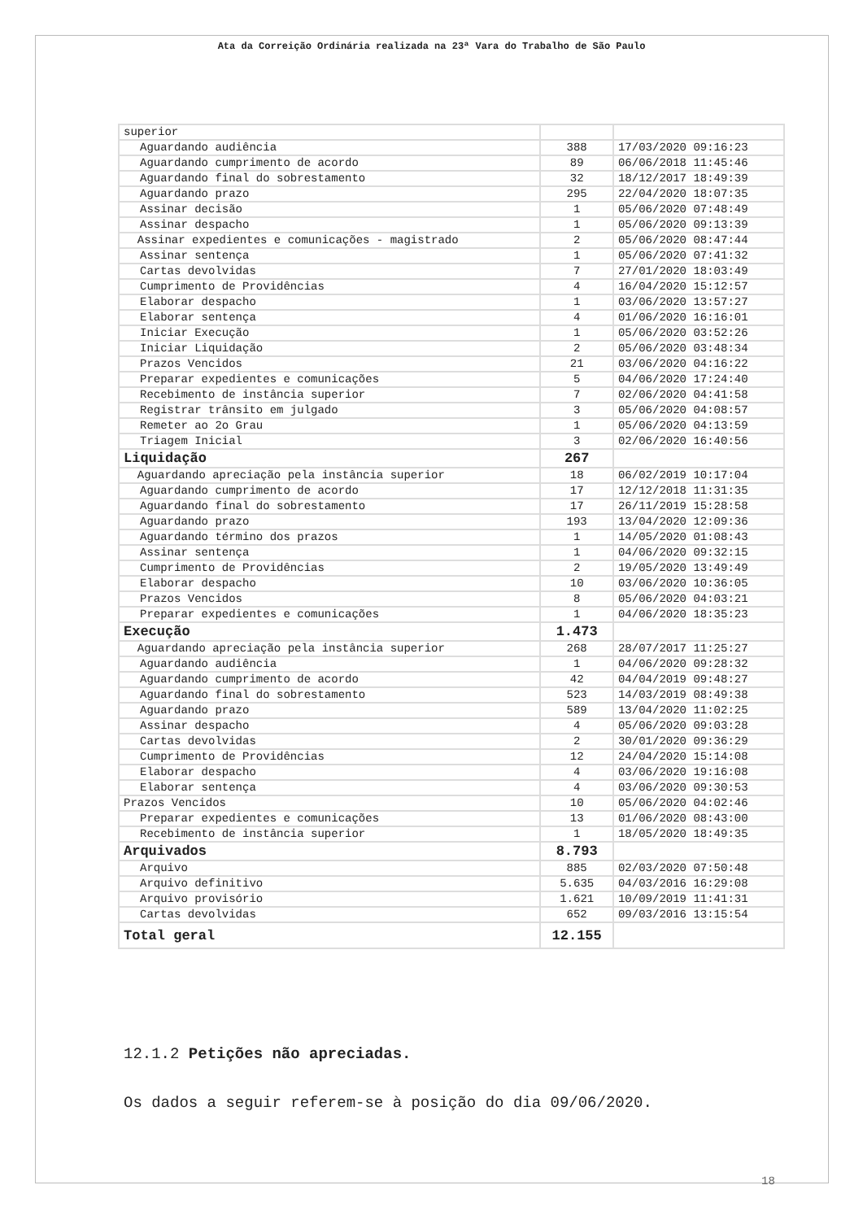Ata da Correição Ordinária realizada na 23ª Vara do Trabalho de São Paulo
| superior | | |
| Aguardando audiência | 388 | 17/03/2020 09:16:23 |
| Aguardando cumprimento de acordo | 89 | 06/06/2018 11:45:46 |
| Aguardando final do sobrestamento | 32 | 18/12/2017 18:49:39 |
| Aguardando prazo | 295 | 22/04/2020 18:07:35 |
| Assinar decisão | 1 | 05/06/2020 07:48:49 |
| Assinar despacho | 1 | 05/06/2020 09:13:39 |
| Assinar expedientes e comunicações - magistrado | 2 | 05/06/2020 08:47:44 |
| Assinar sentença | 1 | 05/06/2020 07:41:32 |
| Cartas devolvidas | 7 | 27/01/2020 18:03:49 |
| Cumprimento de Providências | 4 | 16/04/2020 15:12:57 |
| Elaborar despacho | 1 | 03/06/2020 13:57:27 |
| Elaborar sentença | 4 | 01/06/2020 16:16:01 |
| Iniciar Execução | 1 | 05/06/2020 03:52:26 |
| Iniciar Liquidação | 2 | 05/06/2020 03:48:34 |
| Prazos Vencidos | 21 | 03/06/2020 04:16:22 |
| Preparar expedientes e comunicações | 5 | 04/06/2020 17:24:40 |
| Recebimento de instância superior | 7 | 02/06/2020 04:41:58 |
| Registrar trânsito em julgado | 3 | 05/06/2020 04:08:57 |
| Remeter ao 2o Grau | 1 | 05/06/2020 04:13:59 |
| Triagem Inicial | 3 | 02/06/2020 16:40:56 |
| Liquidação | 267 | |
| Aguardando apreciação pela instância superior | 18 | 06/02/2019 10:17:04 |
| Aguardando cumprimento de acordo | 17 | 12/12/2018 11:31:35 |
| Aguardando final do sobrestamento | 17 | 26/11/2019 15:28:58 |
| Aguardando prazo | 193 | 13/04/2020 12:09:36 |
| Aguardando término dos prazos | 1 | 14/05/2020 01:08:43 |
| Assinar sentença | 1 | 04/06/2020 09:32:15 |
| Cumprimento de Providências | 2 | 19/05/2020 13:49:49 |
| Elaborar despacho | 10 | 03/06/2020 10:36:05 |
| Prazos Vencidos | 8 | 05/06/2020 04:03:21 |
| Preparar expedientes e comunicações | 1 | 04/06/2020 18:35:23 |
| Execução | 1.473 | |
| Aguardando apreciação pela instância superior | 268 | 28/07/2017 11:25:27 |
| Aguardando audiência | 1 | 04/06/2020 09:28:32 |
| Aguardando cumprimento de acordo | 42 | 04/04/2019 09:48:27 |
| Aguardando final do sobrestamento | 523 | 14/03/2019 08:49:38 |
| Aguardando prazo | 589 | 13/04/2020 11:02:25 |
| Assinar despacho | 4 | 05/06/2020 09:03:28 |
| Cartas devolvidas | 2 | 30/01/2020 09:36:29 |
| Cumprimento de Providências | 12 | 24/04/2020 15:14:08 |
| Elaborar despacho | 4 | 03/06/2020 19:16:08 |
| Elaborar sentença | 4 | 03/06/2020 09:30:53 |
| Prazos Vencidos | 10 | 05/06/2020 04:02:46 |
| Preparar expedientes e comunicações | 13 | 01/06/2020 08:43:00 |
| Recebimento de instância superior | 1 | 18/05/2020 18:49:35 |
| Arquivados | 8.793 | |
| Arquivo | 885 | 02/03/2020 07:50:48 |
| Arquivo definitivo | 5.635 | 04/03/2016 16:29:08 |
| Arquivo provisório | 1.621 | 10/09/2019 11:41:31 |
| Cartas devolvidas | 652 | 09/03/2016 13:15:54 |
| Total geral | 12.155 | |
12.1.2 Petições não apreciadas.
Os dados a seguir referem-se à posição do dia 09/06/2020.
18